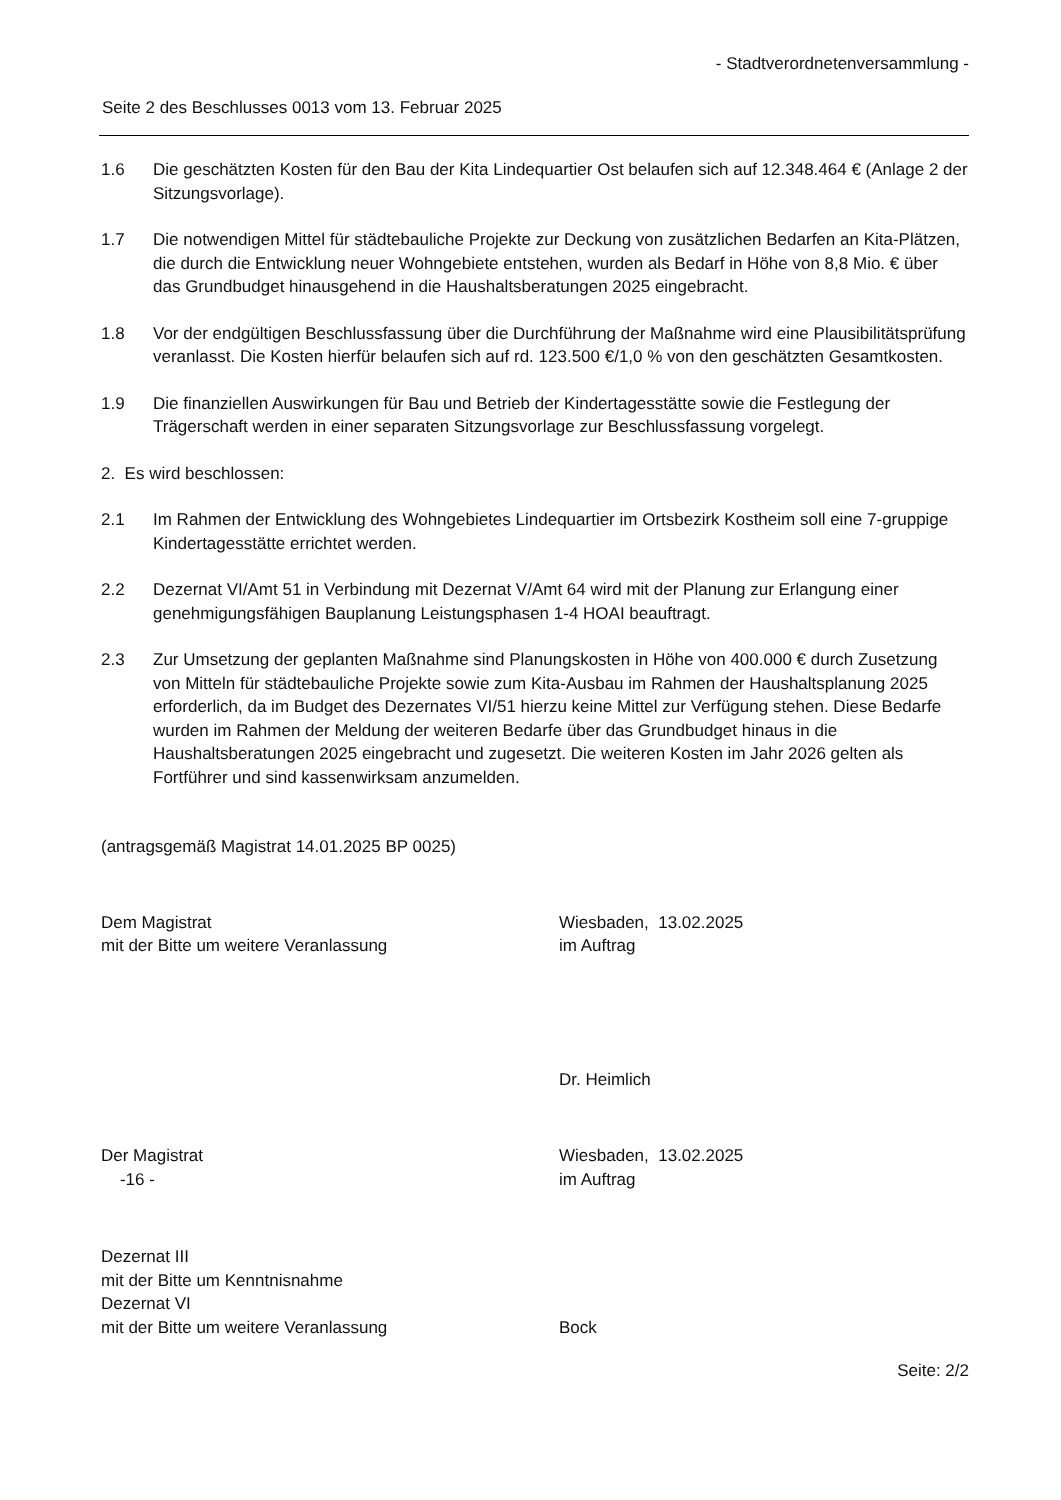- Stadtverordnetenversammlung -
Seite 2 des Beschlusses 0013 vom 13. Februar 2025
1.6 Die geschätzten Kosten für den Bau der Kita Lindequartier Ost belaufen sich auf 12.348.464 € (Anlage 2 der Sitzungsvorlage).
1.7 Die notwendigen Mittel für städtebauliche Projekte zur Deckung von zusätzlichen Bedarfen an Kita-Plätzen, die durch die Entwicklung neuer Wohngebiete entstehen, wurden als Bedarf in Höhe von 8,8 Mio. € über das Grundbudget hinausgehend in die Haushaltsberatungen 2025 eingebracht.
1.8 Vor der endgültigen Beschlussfassung über die Durchführung der Maßnahme wird eine Plausibilitätsprüfung veranlasst. Die Kosten hierfür belaufen sich auf rd. 123.500 €/1,0 % von den geschätzten Gesamtkosten.
1.9 Die finanziellen Auswirkungen für Bau und Betrieb der Kindertagesstätte sowie die Festlegung der Trägerschaft werden in einer separaten Sitzungsvorlage zur Beschlussfassung vorgelegt.
2. Es wird beschlossen:
2.1 Im Rahmen der Entwicklung des Wohngebietes Lindequartier im Ortsbezirk Kostheim soll eine 7-gruppige Kindertagesstätte errichtet werden.
2.2 Dezernat VI/Amt 51 in Verbindung mit Dezernat V/Amt 64 wird mit der Planung zur Erlangung einer genehmigungsfähigen Bauplanung Leistungsphasen 1-4 HOAI beauftragt.
2.3 Zur Umsetzung der geplanten Maßnahme sind Planungskosten in Höhe von 400.000 € durch Zusetzung von Mitteln für städtebauliche Projekte sowie zum Kita-Ausbau im Rahmen der Haushaltsplanung 2025 erforderlich, da im Budget des Dezernates VI/51 hierzu keine Mittel zur Verfügung stehen. Diese Bedarfe wurden im Rahmen der Meldung der weiteren Bedarfe über das Grundbudget hinaus in die Haushaltsberatungen 2025 eingebracht und zugesetzt. Die weiteren Kosten im Jahr 2026 gelten als Fortführer und sind kassenwirksam anzumelden.
(antragsgemäß Magistrat 14.01.2025 BP 0025)
Dem Magistrat
mit der Bitte um weitere Veranlassung
Wiesbaden, 13.02.2025
im Auftrag
Dr. Heimlich
Der Magistrat
-16 -
Wiesbaden, 13.02.2025
im Auftrag
Dezernat III
mit der Bitte um Kenntnisnahme
Dezernat VI
mit der Bitte um weitere Veranlassung
Bock
Seite: 2/2